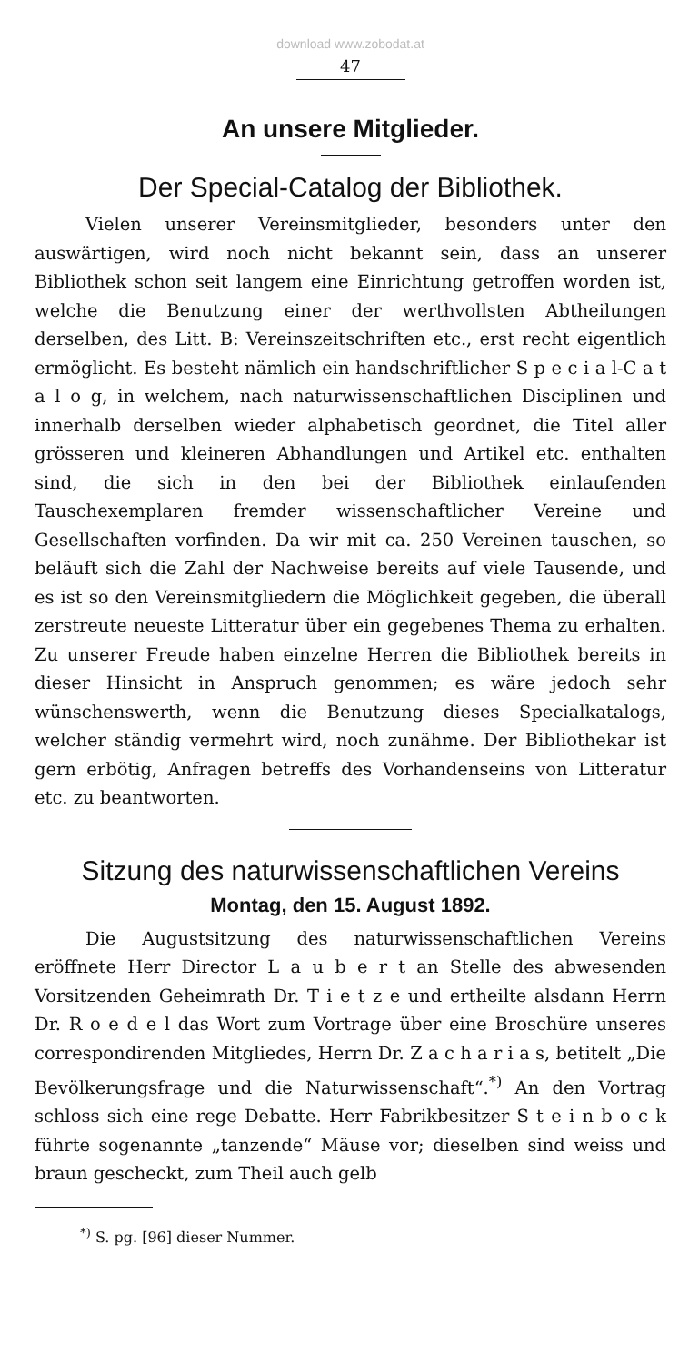download www.zobodat.at
47
An unsere Mitglieder.
Der Special-Catalog der Bibliothek.
Vielen unserer Vereinsmitglieder, besonders unter den auswärtigen, wird noch nicht bekannt sein, dass an unserer Bibliothek schon seit langem eine Einrichtung getroffen worden ist, welche die Benutzung einer der werthvollsten Abtheilungen derselben, des Litt. B: Vereinszeitschriften etc., erst recht eigentlich ermöglicht. Es besteht nämlich ein handschriftlicher S p e c i a l-C a t a l o g, in welchem, nach naturwissenschaftlichen Disciplinen und innerhalb derselben wieder alphabetisch geordnet, die Titel aller grösseren und kleineren Abhandlungen und Artikel etc. enthalten sind, die sich in den bei der Bibliothek einlaufenden Tauschexemplaren fremder wissenschaftlicher Vereine und Gesellschaften vorfinden. Da wir mit ca. 250 Vereinen tauschen, so beläuft sich die Zahl der Nachweise bereits auf viele Tausende, und es ist so den Vereinsmitgliedern die Möglichkeit gegeben, die überall zerstreute neueste Litteratur über ein gegebenes Thema zu erhalten. Zu unserer Freude haben einzelne Herren die Bibliothek bereits in dieser Hinsicht in Anspruch genommen; es wäre jedoch sehr wünschenswerth, wenn die Benutzung dieses Specialkatalogs, welcher ständig vermehrt wird, noch zunähme. Der Bibliothekar ist gern erbötig, Anfragen betreffs des Vorhandenseins von Litteratur etc. zu beantworten.
Sitzung des naturwissenschaftlichen Vereins
Montag, den 15. August 1892.
Die Augustsitzung des naturwissenschaftlichen Vereins eröffnete Herr Director L a u b e r t an Stelle des abwesenden Vorsitzenden Geheimrath Dr. T i e t z e und ertheilte alsdann Herrn Dr. R o e d e l das Wort zum Vortrage über eine Broschüre unseres correspondirenden Mitgliedes, Herrn Dr. Z a c h a r i a s, betitelt „Die Bevölkerungsfrage und die Naturwissenschaft“.<sup>*)</sup> An den Vortrag schloss sich eine rege Debatte. Herr Fabrikbesitzer S t e i n b o c k führte sogenannte „tanzende“ Mäuse vor; dieselben sind weiss und braun gescheckt, zum Theil auch gelb
<sup>*)</sup> S. pg. [96] dieser Nummer.